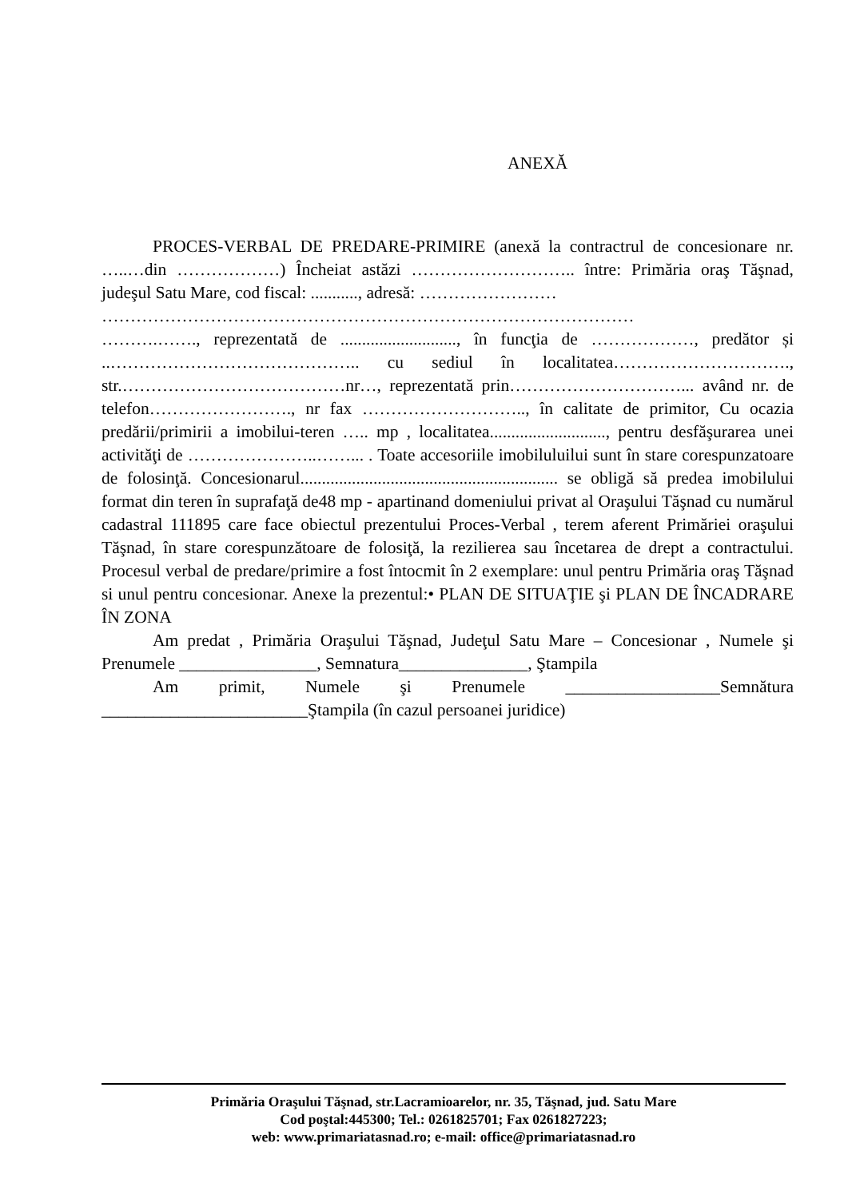ANEXĂ
PROCES-VERBAL DE PREDARE-PRIMIRE (anexă la contractrul de concesionare nr. …..…din ………………) Încheiat astăzi ……………………….. între: Primăria oraş Tăşnad, judeşul Satu Mare, cod fiscal: ..........., adresă: ……………………
…………………………………………………………………………………
……….……., reprezentată de ..........................., în funcţia de ………………, predător și ..…………………………………….. cu sediul în localitatea…………………………., str.…………………………………nr…, reprezentată prin…………………………... având nr. de telefon……………………., nr fax ……………………….., în calitate de primitor, Cu ocazia predării/primirii a imobilui-teren ….. mp , localitatea..........................., pentru desfăşurarea unei activităţi de …………………..……... . Toate accesoriile imobiluluilui sunt în stare corespunzatoare de folosinţă. Concesionarul............................................................ se obligă să predea imobilului format din teren în suprafaţă de48 mp - apartinand domeniului privat al Oraşului Tăşnad cu numărul cadastral 111895 care face obiectul prezentului Proces-Verbal , terem aferent Primăriei oraşului Tăşnad, în stare corespunzătoare de folosiţă, la rezilierea sau încetarea de drept a contractului. Procesul verbal de predare/primire a fost întocmit în 2 exemplare: unul pentru Primăria oraş Tăşnad si unul pentru concesionar. Anexe la prezentul:• PLAN DE SITUAŢIE şi PLAN DE ÎNCADRARE ÎN ZONA
Am predat , Primăria Oraşului Tăşnad, Judeţul Satu Mare – Concesionar , Numele şi Prenumele ________________, Semnatura_______________, Ştampila
Am primit, Numele şi Prenumele __________________Semnătura ________________________Ştampila (în cazul persoanei juridice)
Primăria Oraşului Tăşnad, str.Lacramioarelor, nr. 35, Tăşnad, jud. Satu Mare
Cod poştal:445300; Tel.: 0261825701; Fax 0261827223;
web: www.primariatasnad.ro; e-mail: office@primariatasnad.ro